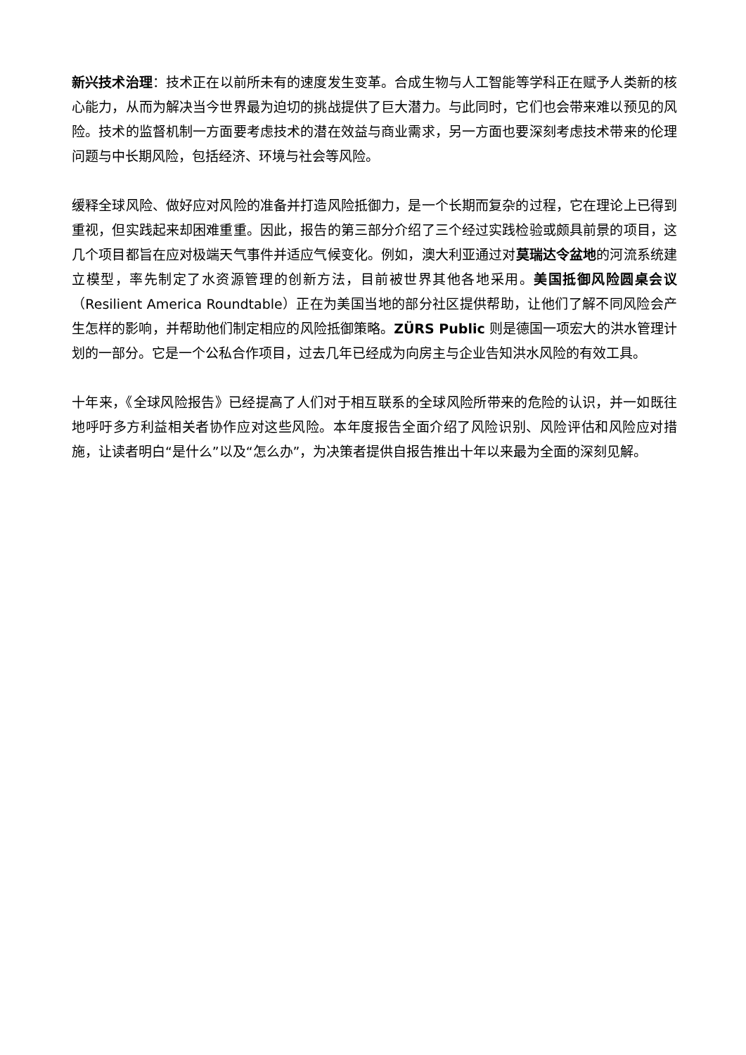新兴技术治理：技术正在以前所未有的速度发生变革。合成生物与人工智能等学科正在赋予人类新的核心能力，从而为解决当今世界最为迫切的挑战提供了巨大潜力。与此同时，它们也会带来难以预见的风险。技术的监督机制一方面要考虑技术的潜在效益与商业需求，另一方面也要深刻考虑技术带来的伦理问题与中长期风险，包括经济、环境与社会等风险。
缓释全球风险、做好应对风险的准备并打造风险抵御力，是一个长期而复杂的过程，它在理论上已得到重视，但实践起来却困难重重。因此，报告的第三部分介绍了三个经过实践检验或颇具前景的项目，这几个项目都旨在应对极端天气事件并适应气候变化。例如，澳大利亚通过对莫瑞达令盆地的河流系统建立模型，率先制定了水资源管理的创新方法，目前被世界其他各地采用。美国抵御风险圆桌会议（Resilient America Roundtable）正在为美国当地的部分社区提供帮助，让他们了解不同风险会产生怎样的影响，并帮助他们制定相应的风险抵御策略。ZÜRS Public 则是德国一项宏大的洪水管理计划的一部分。它是一个公私合作项目，过去几年已经成为向房主与企业告知洪水风险的有效工具。
十年来，《全球风险报告》已经提高了人们对于相互联系的全球风险所带来的危险的认识，并一如既往地呼吁多方利益相关者协作应对这些风险。本年度报告全面介绍了风险识别、风险评估和风险应对措施，让读者明白“是什么”以及“怎么办”，为决策者提供自报告推出十年以来最为全面的深刻见解。